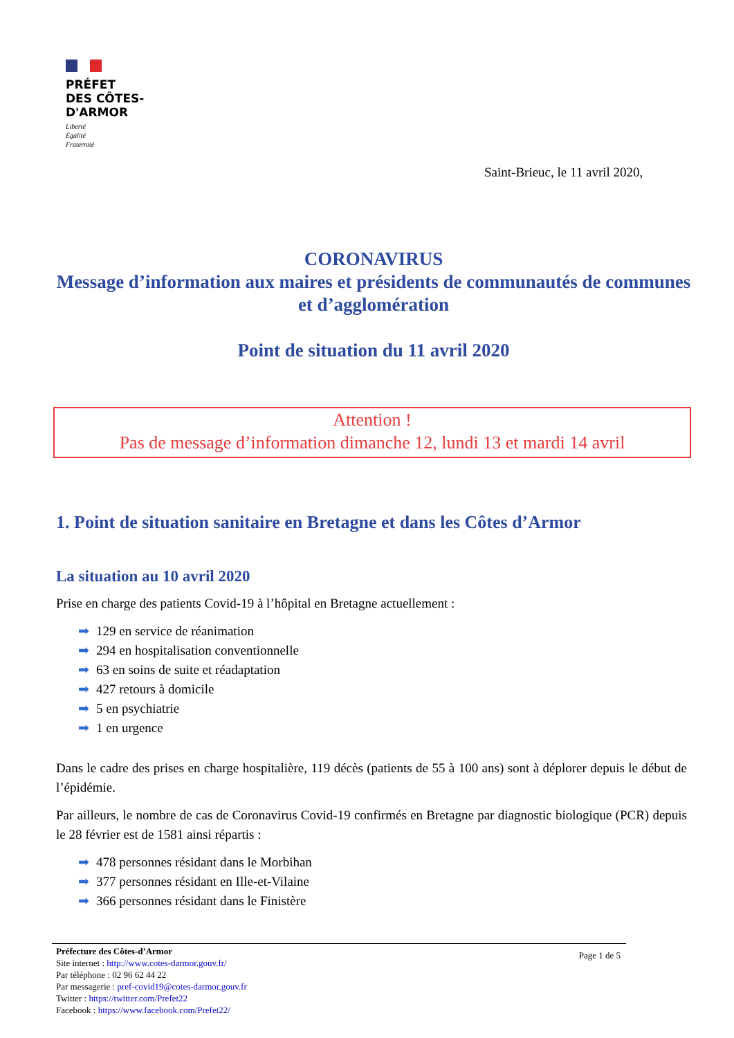PRÉFET
DES CÔTES-
D'ARMOR
Liberté
Égalité
Fraternité
Saint-Brieuc, le 11 avril 2020,
CORONAVIRUS
Message d’information aux maires et présidents de communautés de communes et d’agglomération
Point de situation du 11 avril 2020
Attention !
Pas de message d’information dimanche 12, lundi 13 et mardi 14 avril
1. Point de situation sanitaire en Bretagne et dans les Côtes d’Armor
La situation au 10 avril 2020
Prise en charge des patients Covid-19 à l’hôpital en Bretagne actuellement :
➡ 129 en service de réanimation
➡ 294 en hospitalisation conventionnelle
➡ 63 en soins de suite et réadaptation
➡ 427 retours à domicile
➡ 5 en psychiatrie
➡ 1 en urgence
Dans le cadre des prises en charge hospitalière, 119 décès (patients de 55 à 100 ans) sont à déplorer depuis le début de l’épidémie.
Par ailleurs, le nombre de cas de Coronavirus Covid-19 confirmés en Bretagne par diagnostic biologique (PCR) depuis le 28 février est de 1581 ainsi répartis :
➡ 478 personnes résidant dans le Morbihan
➡ 377 personnes résidant en Ille-et-Vilaine
➡ 366 personnes résidant dans le Finistère
Préfecture des Côtes-d’Armor
Site internet : http://www.cotes-darmor.gouv.fr/
Par téléphone : 02 96 62 44 22
Par messagerie : pref-covid19@cotes-darmor.gouv.fr
Twitter : https://twitter.com/Prefet22
Facebook : https://www.facebook.com/Prefet22/
Page 1 de 5